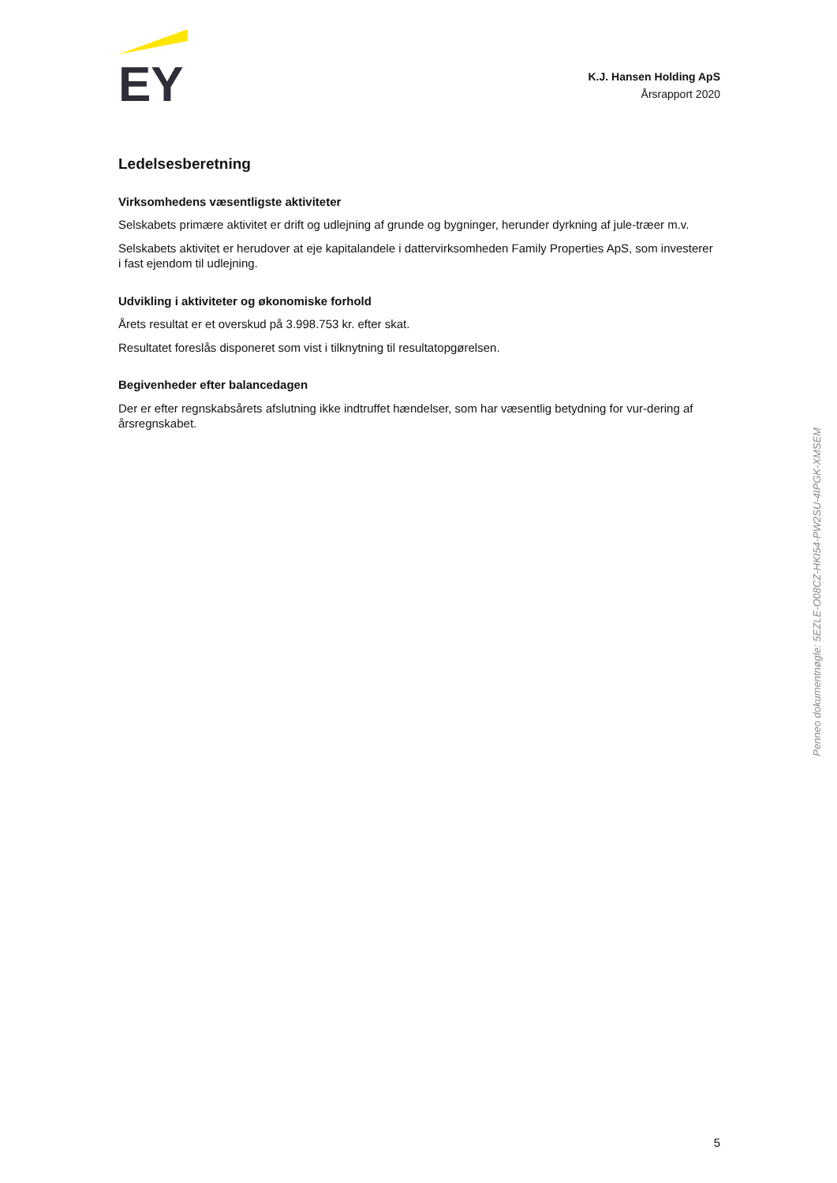EY
K.J. Hansen Holding ApS
Årsrapport 2020
Ledelsesberetning
Virksomhedens væsentligste aktiviteter
Selskabets primære aktivitet er drift og udlejning af grunde og bygninger, herunder dyrkning af jule-træer m.v.
Selskabets aktivitet er herudover at eje kapitalandele i dattervirksomheden Family Properties ApS, som investerer i fast ejendom til udlejning.
Udvikling i aktiviteter og økonomiske forhold
Årets resultat er et overskud på 3.998.753 kr. efter skat.
Resultatet foreslås disponeret som vist i tilknytning til resultatopgørelsen.
Begivenheder efter balancedagen
Der er efter regnskabsårets afslutning ikke indtruffet hændelser, som har væsentlig betydning for vur-dering af årsregnskabet.
Penneo dokumentnøgle: 5EZLE-O08CZ-HKI54-PW2SU-4IPGK-XMSEM
5